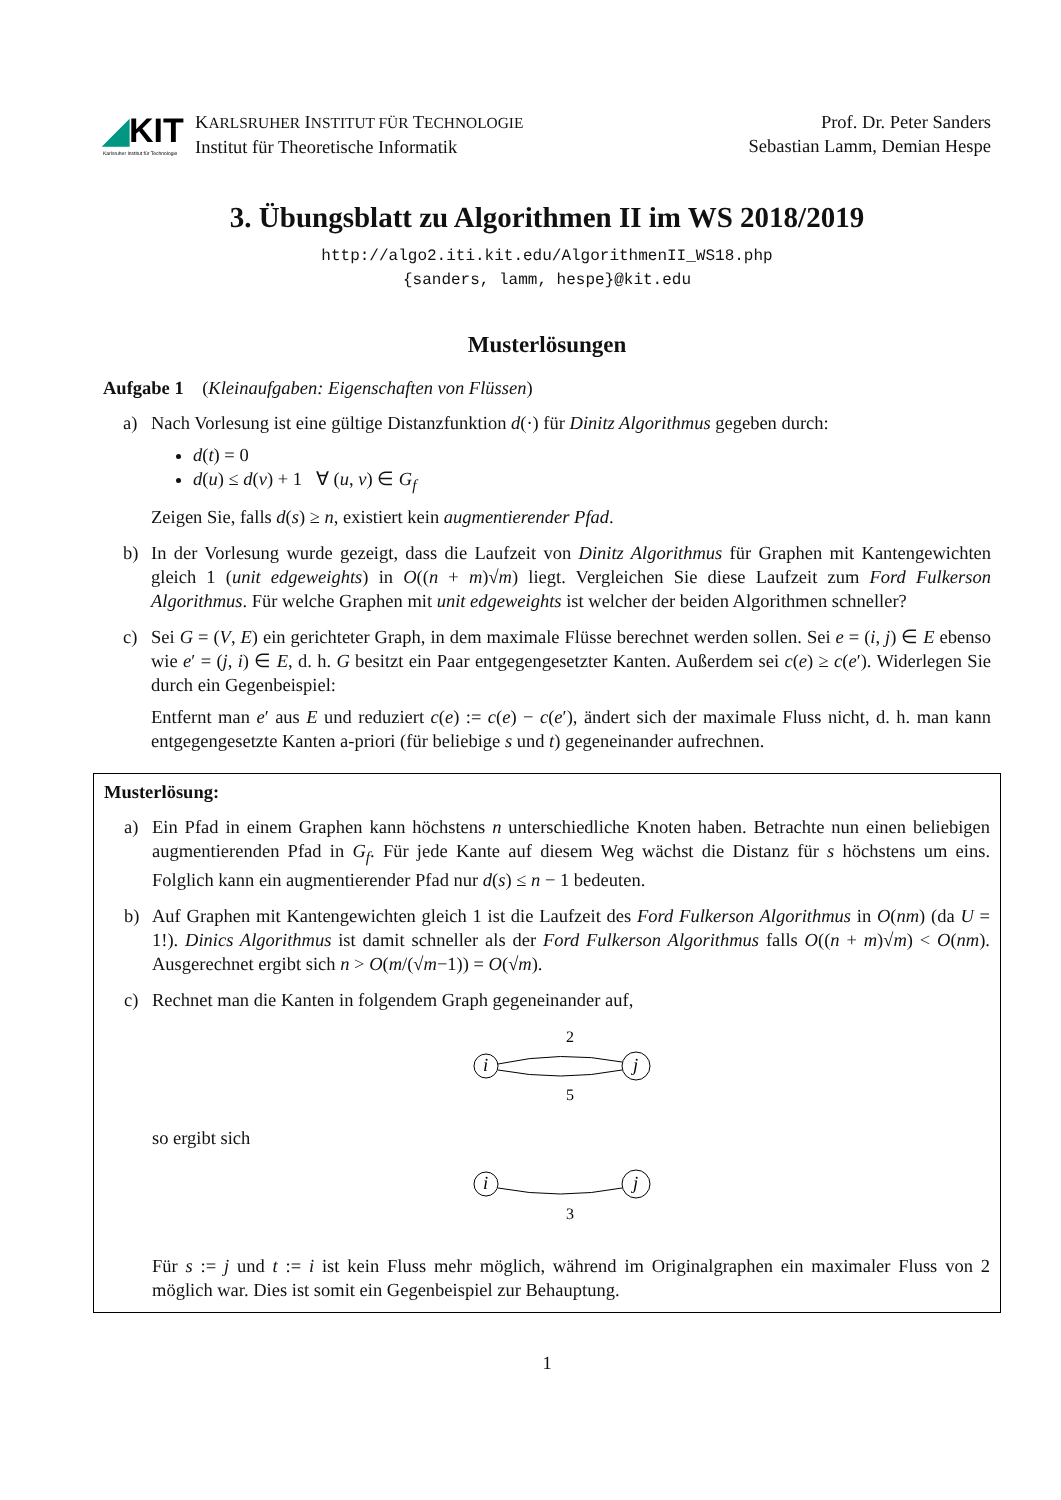◢KIT
Karlsruher Institut für Technologie
KARLSRUHER INSTITUT FÜR TECHNOLOGIE
Institut für Theoretische Informatik
Prof. Dr. Peter Sanders
Sebastian Lamm, Demian Hespe
3. Übungsblatt zu Algorithmen II im WS 2018/2019
http://algo2.iti.kit.edu/AlgorithmenII_WS18.php
{sanders, lamm, hespe}@kit.edu
Musterlösungen
Aufgabe 1 (Kleinaufgaben: Eigenschaften von Flüssen)
a) Nach Vorlesung ist eine gültige Distanzfunktion d(·) für Dinitz Algorithmus gegeben durch:
d(t) = 0
d(u) ≤ d(v) + 1 ∀ (u, v) ∈ G<sub>f</sub>
Zeigen Sie, falls d(s) ≥ n, existiert kein augmentierender Pfad.
b) In der Vorlesung wurde gezeigt, dass die Laufzeit von Dinitz Algorithmus für Graphen mit Kantengewichten gleich 1 (unit edgeweights) in O((n + m)√m) liegt. Vergleichen Sie diese Laufzeit zum Ford Fulkerson Algorithmus. Für welche Graphen mit unit edgeweights ist welcher der beiden Algorithmen schneller?
c) Sei G = (V, E) ein gerichteter Graph, in dem maximale Flüsse berechnet werden sollen. Sei e = (i, j) ∈ E ebenso wie e′ = (j, i) ∈ E, d. h. G besitzt ein Paar entgegengesetzter Kanten. Außerdem sei c(e) ≥ c(e′). Widerlegen Sie durch ein Gegenbeispiel:
Entfernt man e′ aus E und reduziert c(e) := c(e) − c(e′), ändert sich der maximale Fluss nicht, d. h. man kann entgegengesetzte Kanten a-priori (für beliebige s und t) gegeneinander aufrechnen.
Musterlösung:
a) Ein Pfad in einem Graphen kann höchstens n unterschiedliche Knoten haben. Betrachte nun einen beliebigen augmentierenden Pfad in G<sub>f</sub>. Für jede Kante auf diesem Weg wächst die Distanz für s höchstens um eins. Folglich kann ein augmentierender Pfad nur d(s) ≤ n − 1 bedeuten.
b) Auf Graphen mit Kantengewichten gleich 1 ist die Laufzeit des Ford Fulkerson Algorithmus in O(nm) (da U = 1!). Dinics Algorithmus ist damit schneller als der Ford Fulkerson Algorithmus falls O((n + m)√m) < O(nm). Ausgerechnet ergibt sich n > O(m/(√m−1)) = O(√m).
c) Rechnet man die Kanten in folgendem Graph gegeneinander auf,
2
i
j
5
so ergibt sich
i
j
3
Für s := j und t := i ist kein Fluss mehr möglich, während im Originalgraphen ein maximaler Fluss von 2 möglich war. Dies ist somit ein Gegenbeispiel zur Behauptung.
1